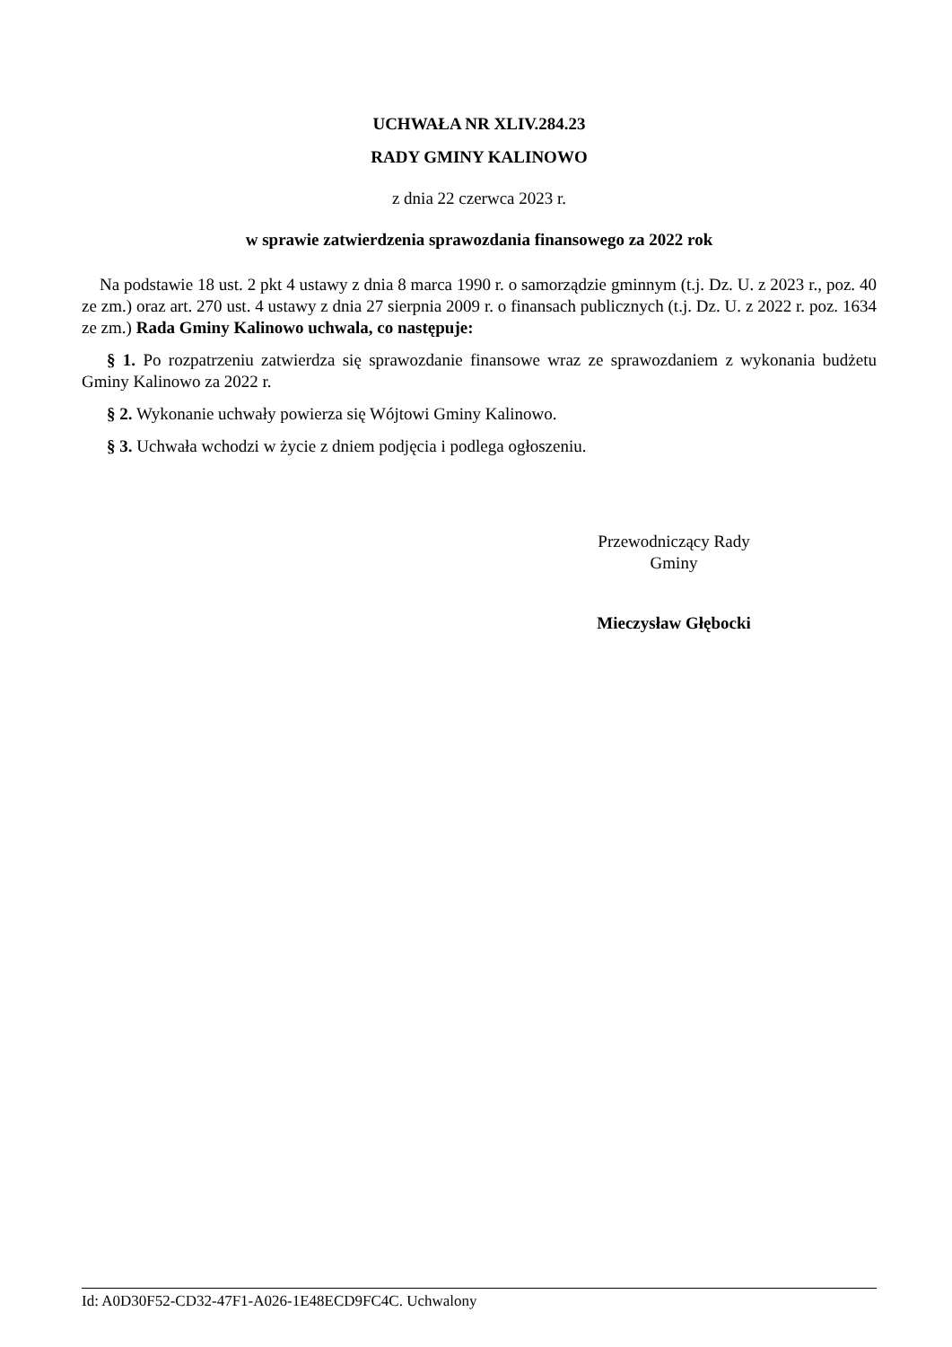UCHWAŁA NR XLIV.284.23
RADY GMINY KALINOWO
z dnia 22 czerwca 2023 r.
w sprawie zatwierdzenia sprawozdania finansowego za 2022 rok
Na podstawie 18 ust. 2 pkt 4 ustawy z dnia 8 marca 1990 r. o samorządzie gminnym (t.j. Dz. U. z 2023 r., poz. 40 ze zm.) oraz art. 270 ust. 4 ustawy z dnia 27 sierpnia 2009 r. o finansach publicznych (t.j. Dz. U. z 2022 r. poz. 1634 ze zm.) Rada Gminy Kalinowo uchwala, co następuje:
§ 1. Po rozpatrzeniu zatwierdza się sprawozdanie finansowe wraz ze sprawozdaniem z wykonania budżetu Gminy Kalinowo za 2022 r.
§ 2. Wykonanie uchwały powierza się Wójtowi Gminy Kalinowo.
§ 3. Uchwała wchodzi w życie z dniem podjęcia i podlega ogłoszeniu.
Przewodniczący Rady
Gminy
Mieczysław Głębocki
Id: A0D30F52-CD32-47F1-A026-1E48ECD9FC4C. Uchwalony